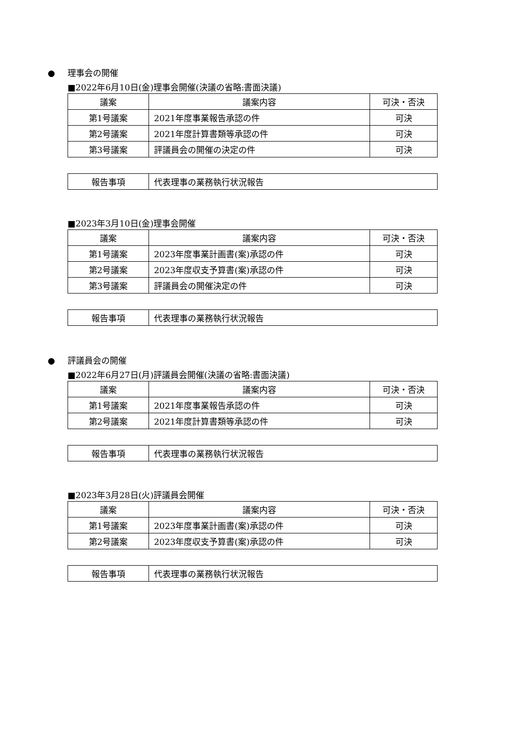● 理事会の開催
■2022年6月10日(金)理事会開催(決議の省略:書面決議)
| 議案 | 議案内容 | 可決・否決 |
| --- | --- | --- |
| 第1号議案 | 2021年度事業報告承認の件 | 可決 |
| 第2号議案 | 2021年度計算書類等承認の件 | 可決 |
| 第3号議案 | 評議員会の開催の決定の件 | 可決 |
| 報告事項 | 代表理事の業務執行状況報告 |
■2023年3月10日(金)理事会開催
| 議案 | 議案内容 | 可決・否決 |
| --- | --- | --- |
| 第1号議案 | 2023年度事業計画書(案)承認の件 | 可決 |
| 第2号議案 | 2023年度収支予算書(案)承認の件 | 可決 |
| 第3号議案 | 評議員会の開催決定の件 | 可決 |
| 報告事項 | 代表理事の業務執行状況報告 |
● 評議員会の開催
■2022年6月27日(月)評議員会開催(決議の省略:書面決議)
| 議案 | 議案内容 | 可決・否決 |
| --- | --- | --- |
| 第1号議案 | 2021年度事業報告承認の件 | 可決 |
| 第2号議案 | 2021年度計算書類等承認の件 | 可決 |
| 報告事項 | 代表理事の業務執行状況報告 |
■2023年3月28日(火)評議員会開催
| 議案 | 議案内容 | 可決・否決 |
| --- | --- | --- |
| 第1号議案 | 2023年度事業計画書(案)承認の件 | 可決 |
| 第2号議案 | 2023年度収支予算書(案)承認の件 | 可決 |
| 報告事項 | 代表理事の業務執行状況報告 |